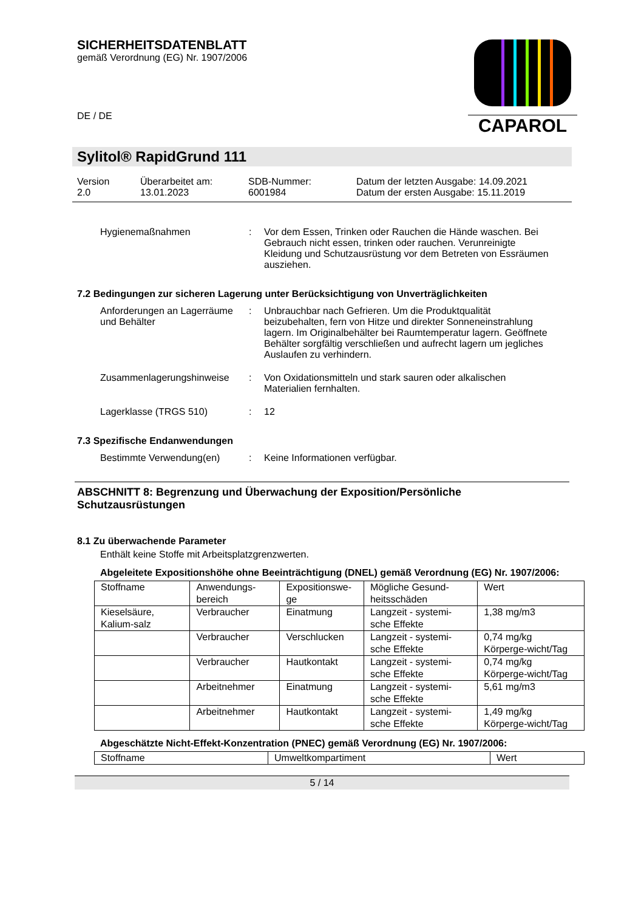SICHERHEITSDATENBLATT
gemäß Verordnung (EG) Nr. 1907/2006
CAPAROL
DE / DE
Sylitol® RapidGrund 111
Version
2.0
Überarbeitet am:
13.01.2023
SDB-Nummer:
6001984
Datum der letzten Ausgabe: 14.09.2021
Datum der ersten Ausgabe: 15.11.2019
Hygienemaßnahmen : Vor dem Essen, Trinken oder Rauchen die Hände waschen. Bei Gebrauch nicht essen, trinken oder rauchen. Verunreinigte Kleidung und Schutzausrüstung vor dem Betreten von Essräumen ausziehen.
7.2 Bedingungen zur sicheren Lagerung unter Berücksichtigung von Unverträglichkeiten
Anforderungen an Lagerräume und Behälter
: Unbrauchbar nach Gefrieren. Um die Produktqualität beizubehalten, fern von Hitze und direkter Sonneneinstrahlung lagern. Im Originalbehälter bei Raumtemperatur lagern. Geöffnete Behälter sorgfältig verschließen und aufrecht lagern um jegliches Auslaufen zu verhindern.
Zusammenlagerungshinweise : Von Oxidationsmitteln und stark sauren oder alkalischen Materialien fernhalten.
Lagerklasse (TRGS 510) : 12
7.3 Spezifische Endanwendungen
Bestimmte Verwendung(en) : Keine Informationen verfügbar.
ABSCHNITT 8: Begrenzung und Überwachung der Exposition/Persönliche Schutzausrüstungen
8.1 Zu überwachende Parameter
Enthält keine Stoffe mit Arbeitsplatzgrenzwerten.
Abgeleitete Expositionshöhe ohne Beeinträchtigung (DNEL) gemäß Verordnung (EG) Nr. 1907/2006:
| Stoffname | Anwendungs-bereich | Expositionswe-ge | Mögliche Gesund-heitsschäden | Wert |
| Kieselsäure, Kalium-salz | Verbraucher | Einatmung | Langzeit - systemi-sche Effekte | 1,38 mg/m3 |
| | Verbraucher | Verschlucken | Langzeit - systemi-sche Effekte | 0,74 mg/kg Körperge-wicht/Tag |
| | Verbraucher | Hautkontakt | Langzeit - systemi-sche Effekte | 0,74 mg/kg Körperge-wicht/Tag |
| | Arbeitnehmer | Einatmung | Langzeit - systemi-sche Effekte | 5,61 mg/m3 |
| | Arbeitnehmer | Hautkontakt | Langzeit - systemi-sche Effekte | 1,49 mg/kg Körperge-wicht/Tag |
Abgeschätzte Nicht-Effekt-Konzentration (PNEC) gemäß Verordnung (EG) Nr. 1907/2006:
| Stoffname | Umweltkompartiment | Wert |
5 / 14